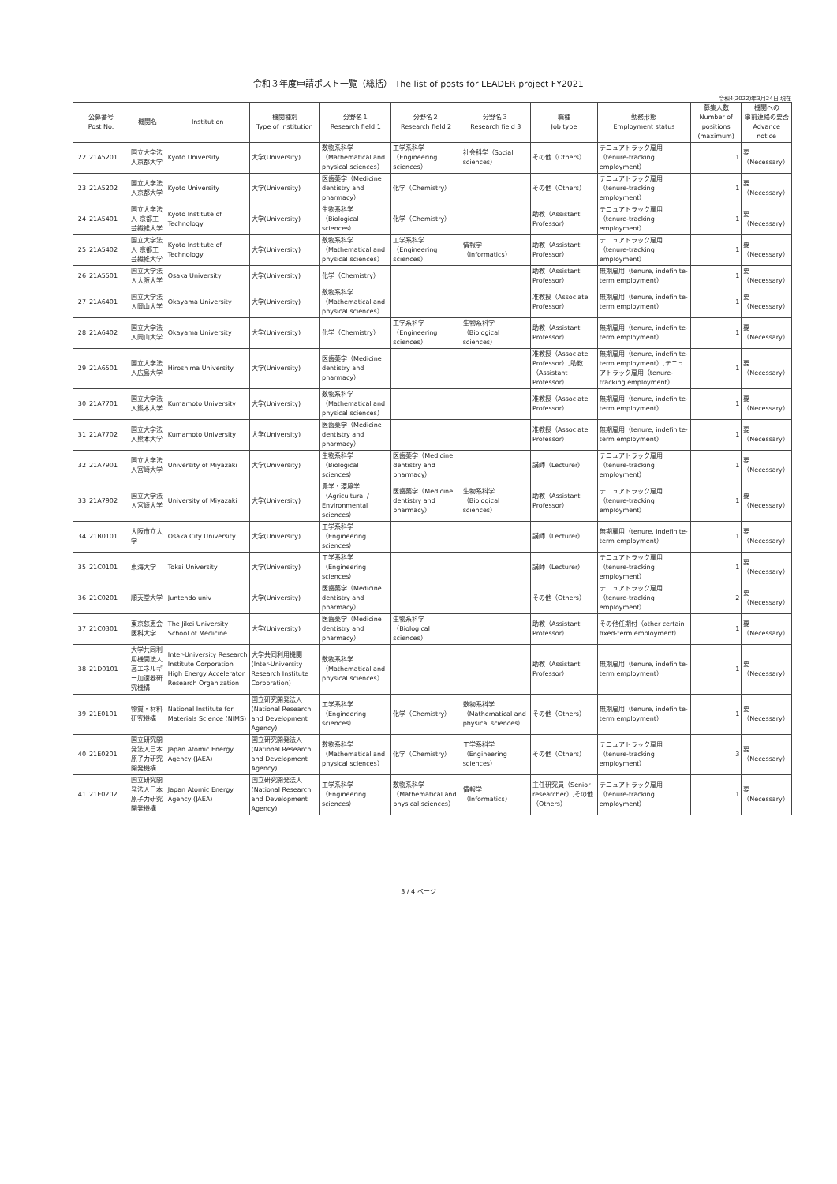令和３年度申請ポスト一覧（総括） The list of posts for LEADER project FY2021
令和4(2022)年3月24日 現在
| 公募番号 Post No. | | 機関名 | Institution | 機関種別 Type of Institution | 分野名１ Research field 1 | 分野名２ Research field 2 | 分野名３ Research field 3 | 職種 Job type | 勤務形態 Employment status | 募集人数 Number of positions (maximum) | 機関への 事前連絡の要否 Advance notice |
| --- | --- | --- | --- | --- | --- | --- | --- | --- | --- | --- | --- |
| 22 | 21A5201 | 国立大学法人京都大学 | Kyoto University | 大学(University) | 数物系科学（Mathematical and physical sciences） | 工学系科学（Engineering sciences） | 社会科学（Social sciences） | その他（Others） | テニュアトラック雇用（tenure-tracking employment） | 1 | 要（Necessary） |
| 23 | 21A5202 | 国立大学法人京都大学 | Kyoto University | 大学(University) | 医歯薬学（Medicine dentistry and pharmacy） | 化学（Chemistry） | | その他（Others） | テニュアトラック雇用（tenure-tracking employment） | 1 | 要（Necessary） |
| 24 | 21A5401 | 国立大学法人 京都工芸繊維大学 | Kyoto Institute of Technology | 大学(University) | 生物系科学（Biological sciences） | 化学（Chemistry） | | 助教（Assistant Professor） | テニュアトラック雇用（tenure-tracking employment） | 1 | 要（Necessary） |
| 25 | 21A5402 | 国立大学法人 京都工芸繊維大学 | Kyoto Institute of Technology | 大学(University) | 数物系科学（Mathematical and physical sciences） | 工学系科学（Engineering sciences） | 情報学（Informatics） | 助教（Assistant Professor） | テニュアトラック雇用（tenure-tracking employment） | 1 | 要（Necessary） |
| 26 | 21A5501 | 国立大学法人大阪大学 | Osaka University | 大学(University) | 化学（Chemistry） | | | 助教（Assistant Professor） | 無期雇用（tenure, indefinite-term employment） | 1 | 要（Necessary） |
| 27 | 21A6401 | 国立大学法人岡山大学 | Okayama University | 大学(University) | 数物系科学（Mathematical and physical sciences） | | | 准教授（Associate Professor） | 無期雇用（tenure, indefinite-term employment） | 1 | 要（Necessary） |
| 28 | 21A6402 | 国立大学法人岡山大学 | Okayama University | 大学(University) | 化学（Chemistry） | 工学系科学（Engineering sciences） | 生物系科学（Biological sciences） | 助教（Assistant Professor） | 無期雇用（tenure, indefinite-term employment） | 1 | 要（Necessary） |
| 29 | 21A6501 | 国立大学法人広島大学 | Hiroshima University | 大学(University) | 医歯薬学（Medicine dentistry and pharmacy） | | | 准教授（Associate Professor）,助教（Assistant Professor） | 無期雇用（tenure, indefinite-term employment）,テニュアトラック雇用（tenure-tracking employment） | 1 | 要（Necessary） |
| 30 | 21A7701 | 国立大学法人熊本大学 | Kumamoto University | 大学(University) | 数物系科学（Mathematical and physical sciences） | | | 准教授（Associate Professor） | 無期雇用（tenure, indefinite-term employment） | 1 | 要（Necessary） |
| 31 | 21A7702 | 国立大学法人熊本大学 | Kumamoto University | 大学(University) | 医歯薬学（Medicine dentistry and pharmacy） | | | 准教授（Associate Professor） | 無期雇用（tenure, indefinite-term employment） | 1 | 要（Necessary） |
| 32 | 21A7901 | 国立大学法人宮崎大学 | University of Miyazaki | 大学(University) | 生物系科学（Biological sciences） | 医歯薬学（Medicine dentistry and pharmacy） | | 講師（Lecturer） | テニュアトラック雇用（tenure-tracking employment） | 1 | 要（Necessary） |
| 33 | 21A7902 | 国立大学法人宮崎大学 | University of Miyazaki | 大学(University) | 農学・環境学（Agricultural / Environmental sciences） | 医歯薬学（Medicine dentistry and pharmacy） | 生物系科学（Biological sciences） | 助教（Assistant Professor） | テニュアトラック雇用（tenure-tracking employment） | 1 | 要（Necessary） |
| 34 | 21B0101 | 大阪市立大学 | Osaka City University | 大学(University) | 工学系科学（Engineering sciences） | | | 講師（Lecturer） | 無期雇用（tenure, indefinite-term employment） | 1 | 要（Necessary） |
| 35 | 21C0101 | 東海大学 | Tokai University | 大学(University) | 工学系科学（Engineering sciences） | | | 講師（Lecturer） | テニュアトラック雇用（tenure-tracking employment） | 1 | 要（Necessary） |
| 36 | 21C0201 | 順天堂大学 | Juntendo univ | 大学(University) | 医歯薬学（Medicine dentistry and pharmacy） | | | その他（Others） | テニュアトラック雇用（tenure-tracking employment） | 2 | 要（Necessary） |
| 37 | 21C0301 | 東京慈恵会医科大学 | The Jikei University School of Medicine | 大学(University) | 医歯薬学（Medicine dentistry and pharmacy） | 生物系科学（Biological sciences） | | 助教（Assistant Professor） | その他任期付（other certain fixed-term employment） | 1 | 要（Necessary） |
| 38 | 21D0101 | 大学共同利用機関法人 高エネルギー加速器研究機構 | Inter-University Research Institute Corporation High Energy Accelerator Research Organization | 大学共同利用機関(Inter-University Research Institute Corporation) | 数物系科学（Mathematical and physical sciences） | | | 助教（Assistant Professor） | 無期雇用（tenure, indefinite-term employment） | 1 | 要（Necessary） |
| 39 | 21E0101 | 物質・材料研究機構 | National Institute for Materials Science (NIMS) | 国立研究開発法人(National Research and Development Agency) | 工学系科学（Engineering sciences） | 化学（Chemistry） | 数物系科学（Mathematical and physical sciences） | その他（Others） | 無期雇用（tenure, indefinite-term employment） | 1 | 要（Necessary） |
| 40 | 21E0201 | 国立研究開発法人日本原子力研究開発機構 | Japan Atomic Energy Agency (JAEA) | 国立研究開発法人(National Research and Development Agency) | 数物系科学（Mathematical and physical sciences） | 化学（Chemistry） | 工学系科学（Engineering sciences） | その他（Others） | テニュアトラック雇用（tenure-tracking employment） | 3 | 要（Necessary） |
| 41 | 21E0202 | 国立研究開発法人日本原子力研究開発機構 | Japan Atomic Energy Agency (JAEA) | 国立研究開発法人(National Research and Development Agency) | 工学系科学（Engineering sciences） | 数物系科学（Mathematical and physical sciences） | 情報学（Informatics） | 主任研究員（Senior researcher）,その他（Others） | テニュアトラック雇用（tenure-tracking employment） | 1 | 要（Necessary） |
3 / 4 ページ